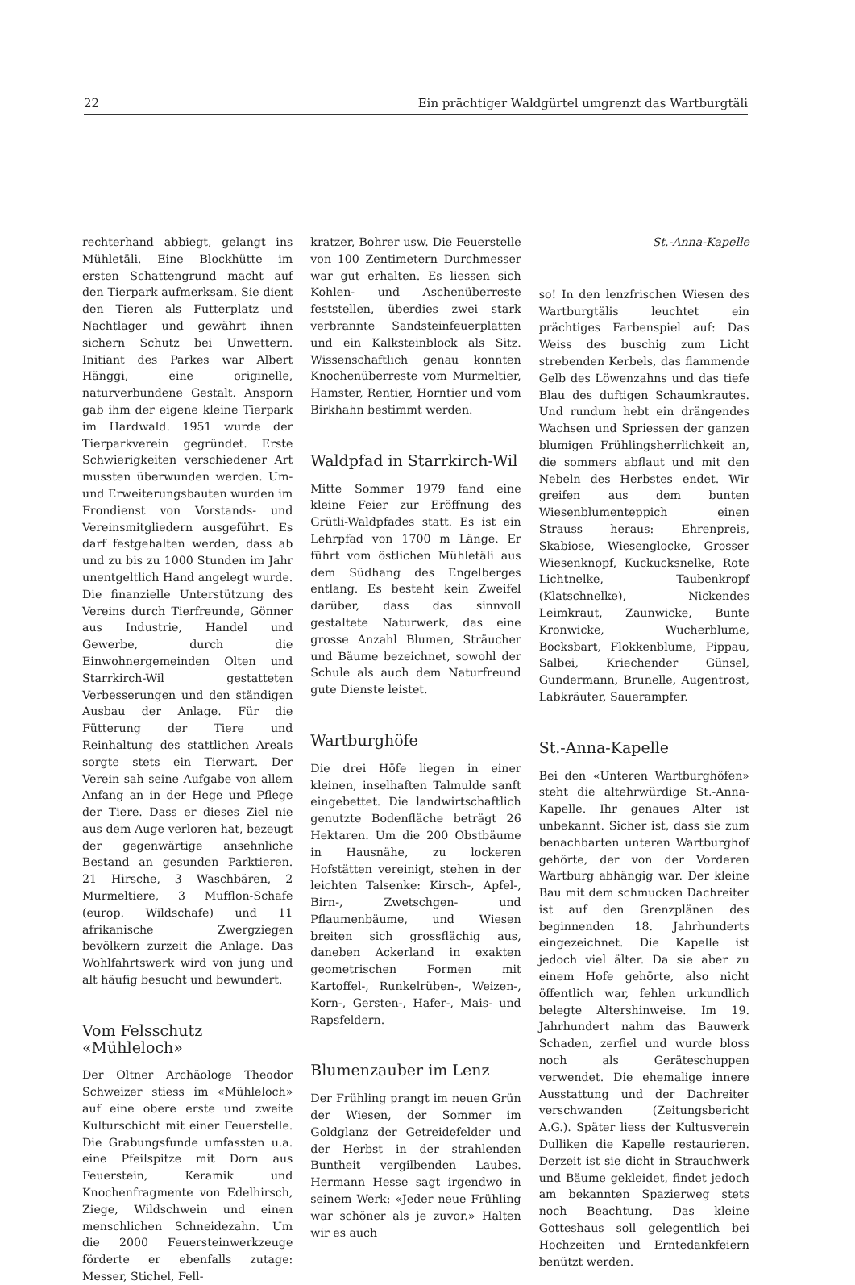22 Ein prächtiger Waldgürtel umgrenzt das Wartburgtäli
rechterhand abbiegt, gelangt ins Mühletäli. Eine Blockhütte im ersten Schattengrund macht auf den Tierpark aufmerksam. Sie dient den Tieren als Futterplatz und Nachtlager und gewährt ihnen sichern Schutz bei Unwettern. Initiant des Parkes war Albert Hänggi, eine originelle, naturverbundene Gestalt. Ansporn gab ihm der eigene kleine Tierpark im Hardwald. 1951 wurde der Tierparkverein gegründet. Erste Schwierigkeiten verschiedener Art mussten überwunden werden. Um- und Erweiterungsbauten wurden im Frondienst von Vorstands- und Vereinsmitgliedern ausgeführt. Es darf festgehalten werden, dass ab und zu bis zu 1000 Stunden im Jahr unentgeltlich Hand angelegt wurde. Die finanzielle Unterstützung des Vereins durch Tierfreunde, Gönner aus Industrie, Handel und Gewerbe, durch die Einwohnergemeinden Olten und Starrkirch-Wil gestatteten Verbesserungen und den ständigen Ausbau der Anlage. Für die Fütterung der Tiere und Reinhaltung des stattlichen Areals sorgte stets ein Tierwart. Der Verein sah seine Aufgabe von allem Anfang an in der Hege und Pflege der Tiere. Dass er dieses Ziel nie aus dem Auge verloren hat, bezeugt der gegenwärtige ansehnliche Bestand an gesunden Parktieren. 21 Hirsche, 3 Waschbären, 2 Murmeltiere, 3 Mufflon-Schafe (europ. Wildschafe) und 11 afrikanische Zwergziegen bevölkern zurzeit die Anlage. Das Wohlfahrtswerk wird von jung und alt häufig besucht und bewundert.
Vom Felsschutz «Mühleloch»
Der Oltner Archäologe Theodor Schweizer stiess im «Mühleloch» auf eine obere erste und zweite Kulturschicht mit einer Feuerstelle. Die Grabungsfunde umfassten u.a. eine Pfeilspitze mit Dorn aus Feuerstein, Keramik und Knochenfragmente von Edelhirsch, Ziege, Wildschwein und einen menschlichen Schneidezahn. Um die 2000 Feuersteinwerkzeuge förderte er ebenfalls zutage: Messer, Stichel, Fell-
kratzer, Bohrer usw. Die Feuerstelle von 100 Zentimetern Durchmesser war gut erhalten. Es liessen sich Kohlen- und Aschenüberreste feststellen, überdies zwei stark verbrannte Sandsteinfeuerplatten und ein Kalksteinblock als Sitz. Wissenschaftlich genau konnten Knochenüberreste vom Murmeltier, Hamster, Rentier, Horntier und vom Birkhahn bestimmt werden.
Waldpfad in Starrkirch-Wil
Mitte Sommer 1979 fand eine kleine Feier zur Eröffnung des Grütli-Waldpfades statt. Es ist ein Lehrpfad von 1700 m Länge. Er führt vom östlichen Mühletäli aus dem Südhang des Engelberges entlang. Es besteht kein Zweifel darüber, dass das sinnvoll gestaltete Naturwerk, das eine grosse Anzahl Blumen, Sträucher und Bäume bezeichnet, sowohl der Schule als auch dem Naturfreund gute Dienste leistet.
Wartburghöfe
Die drei Höfe liegen in einer kleinen, inselhaften Talmulde sanft eingebettet. Die landwirtschaftlich genutzte Bodenfläche beträgt 26 Hektaren. Um die 200 Obstbäume in Hausnähe, zu lockeren Hofstätten vereinigt, stehen in der leichten Talsenke: Kirsch-, Apfel-, Birn-, Zwetschgen- und Pflaumenbäume, und Wiesen breiten sich grossflächig aus, daneben Ackerland in exakten geometrischen Formen mit Kartoffel-, Runkelrüben-, Weizen-, Korn-, Gersten-, Hafer-, Mais- und Rapsfeldern.
Blumenzauber im Lenz
Der Frühling prangt im neuen Grün der Wiesen, der Sommer im Goldglanz der Getreidefelder und der Herbst in der strahlenden Buntheit vergilbenden Laubes. Hermann Hesse sagt irgendwo in seinem Werk: «Jeder neue Frühling war schöner als je zuvor.» Halten wir es auch
St.-Anna-Kapelle
so! In den lenzfrischen Wiesen des Wartburgtälis leuchtet ein prächtiges Farbenspiel auf: Das Weiss des buschig zum Licht strebenden Kerbels, das flammende Gelb des Löwenzahns und das tiefe Blau des duftigen Schaumkrautes. Und rundum hebt ein drängendes Wachsen und Spriessen der ganzen blumigen Frühlingsherrlichkeit an, die sommers abflaut und mit den Nebeln des Herbstes endet. Wir greifen aus dem bunten Wiesenblumenteppich einen Strauss heraus: Ehrenpreis, Skabiose, Wiesenglocke, Grosser Wiesenknopf, Kuckucksnelke, Rote Lichtnelke, Taubenkropf (Klatschnelke), Nickendes Leimkraut, Zaunwicke, Bunte Kronwicke, Wucherblume, Bocksbart, Flokkenblume, Pippau, Salbei, Kriechender Günsel, Gundermann, Brunelle, Augentrost, Labkräuter, Sauerampfer.
St.-Anna-Kapelle
Bei den «Unteren Wartburghöfen» steht die altehrwürdige St.-Anna-Kapelle. Ihr genaues Alter ist unbekannt. Sicher ist, dass sie zum benachbarten unteren Wartburghof gehörte, der von der Vorderen Wartburg abhängig war. Der kleine Bau mit dem schmucken Dachreiter ist auf den Grenzplänen des beginnenden 18. Jahrhunderts eingezeichnet. Die Kapelle ist jedoch viel älter. Da sie aber zu einem Hofe gehörte, also nicht öffentlich war, fehlen urkundlich belegte Altershinweise. Im 19. Jahrhundert nahm das Bauwerk Schaden, zerfiel und wurde bloss noch als Geräteschuppen verwendet. Die ehemalige innere Ausstattung und der Dachreiter verschwanden (Zeitungsbericht A.G.). Später liess der Kultusverein Dulliken die Kapelle restaurieren. Derzeit ist sie dicht in Strauchwerk und Bäume gekleidet, findet jedoch am bekannten Spazierweg stets noch Beachtung. Das kleine Gotteshaus soll gelegentlich bei Hochzeiten und Erntedankfeiern benützt werden.